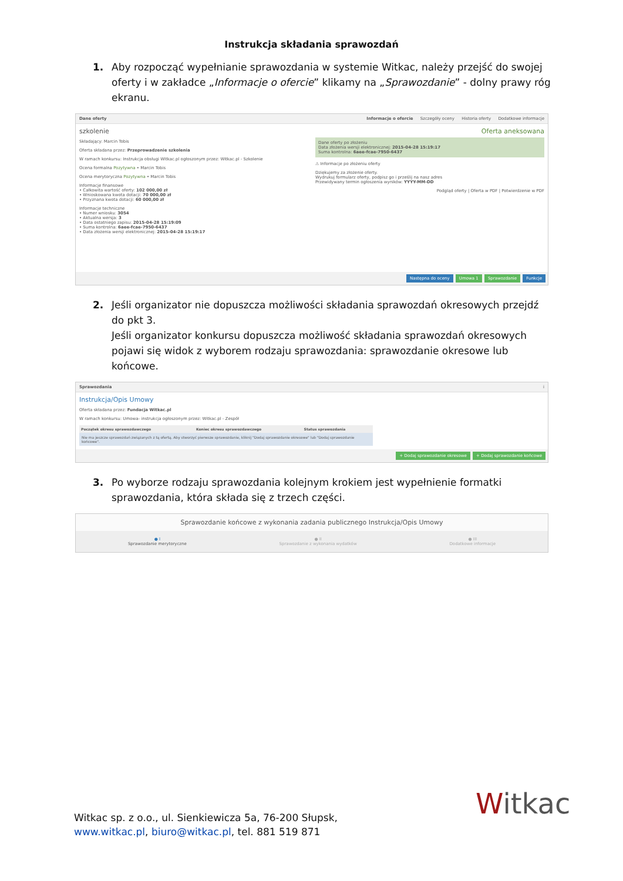Instrukcja składania sprawozdań
1. Aby rozpocząć wypełnianie sprawozdania w systemie Witkac, należy przejść do swojej oferty i w zakładce „Informacje o ofercie” klikamy na „Sprawozdanie” - dolny prawy róg ekranu.
Dane oferty Informacje o ofercie Szczegóły oceny Historia oferty Dodatkowe informacje
szkolenie
Składający: Marcin Tobis
Oferta składana przez: Przeprowadzenie szkolenia
W ramach konkursu: Instrukcja obsługi Witkac.pl ogłoszonym przez: Witkac.pl - Szkolenie
Ocena formalna Pozytywna • Marcin Tobis
Ocena merytoryczna Pozytywna • Marcin Tobis
Informacje finansowe
• Całkowita wartość oferty: 102 000,00 zł
• Wnioskowana kwota dotacji: 70 000,00 zł
• Przyznana kwota dotacji: 60 000,00 zł
Informacje techniczne
• Numer wniosku: 3054
• Aktualna wersja: 3
• Data ostatniego zapisu: 2015-04-28 15:19:09
• Suma kontrolna: 6aee-fcae-7950-6437
• Data złożenia wersji elektronicznej: 2015-04-28 15:19:17
Oferta aneksowana
Dane oferty po złożeniu
Data złożenia wersji elektronicznej: 2015-04-28 15:19:17
Suma kontrolna: 6aee-fcae-7950-6437
⚠ Informacje po złożeniu oferty
Dziękujemy za złożenie oferty.
Wydrukuj formularz oferty, podpisz go i prześlij na nasz adres
Przewidywany termin ogłoszenia wyników: YYYY-MM-DD
Podgląd oferty | Oferta w PDF | Potwierdzenie w PDF
Następna do oceny Umowa 1 Sprawozdanie Funkcje
2. Jeśli organizator nie dopuszcza możliwości składania sprawozdań okresowych przejdź do pkt 3.
Jeśli organizator konkursu dopuszcza możliwość składania sprawozdań okresowych pojawi się widok z wyborem rodzaju sprawozdania: sprawozdanie okresowe lub końcowe.
Sprawozdania i
Instrukcja/Opis Umowy
Oferta składana przez: Fundacja Witkac.pl
W ramach konkursu: Umowa- instrukcja ogłoszonym przez: Witkac.pl - Zespół
| Początek okresu sprawozdawczego | Koniec okresu sprawozdawczego | Status sprawozdania |
| --- | --- | --- |
| Nie ma jeszcze sprawozdań związanych z tą ofertą. Aby stworzyć pierwsze sprawozdanie, kliknij "Dodaj sprawozdanie okresowe" lub "Dodaj sprawozdanie końcowe". | | |
+ Dodaj sprawozdanie okresowe + Dodaj sprawozdanie końcowe
3. Po wyborze rodzaju sprawozdania kolejnym krokiem jest wypełnienie formatki sprawozdania, która składa się z trzech części.
Sprawozdanie końcowe z wykonania zadania publicznego Instrukcja/Opis Umowy
● I
Sprawozdanie merytoryczne
● II
Sprawozdanie z wykonania wydatków
● III
Dodatkowe informacje
Witkac sp. z o.o., ul. Sienkiewicza 5a, 76-200 Słupsk,
www.witkac.pl, biuro@witkac.pl, tel. 881 519 871
Witkac